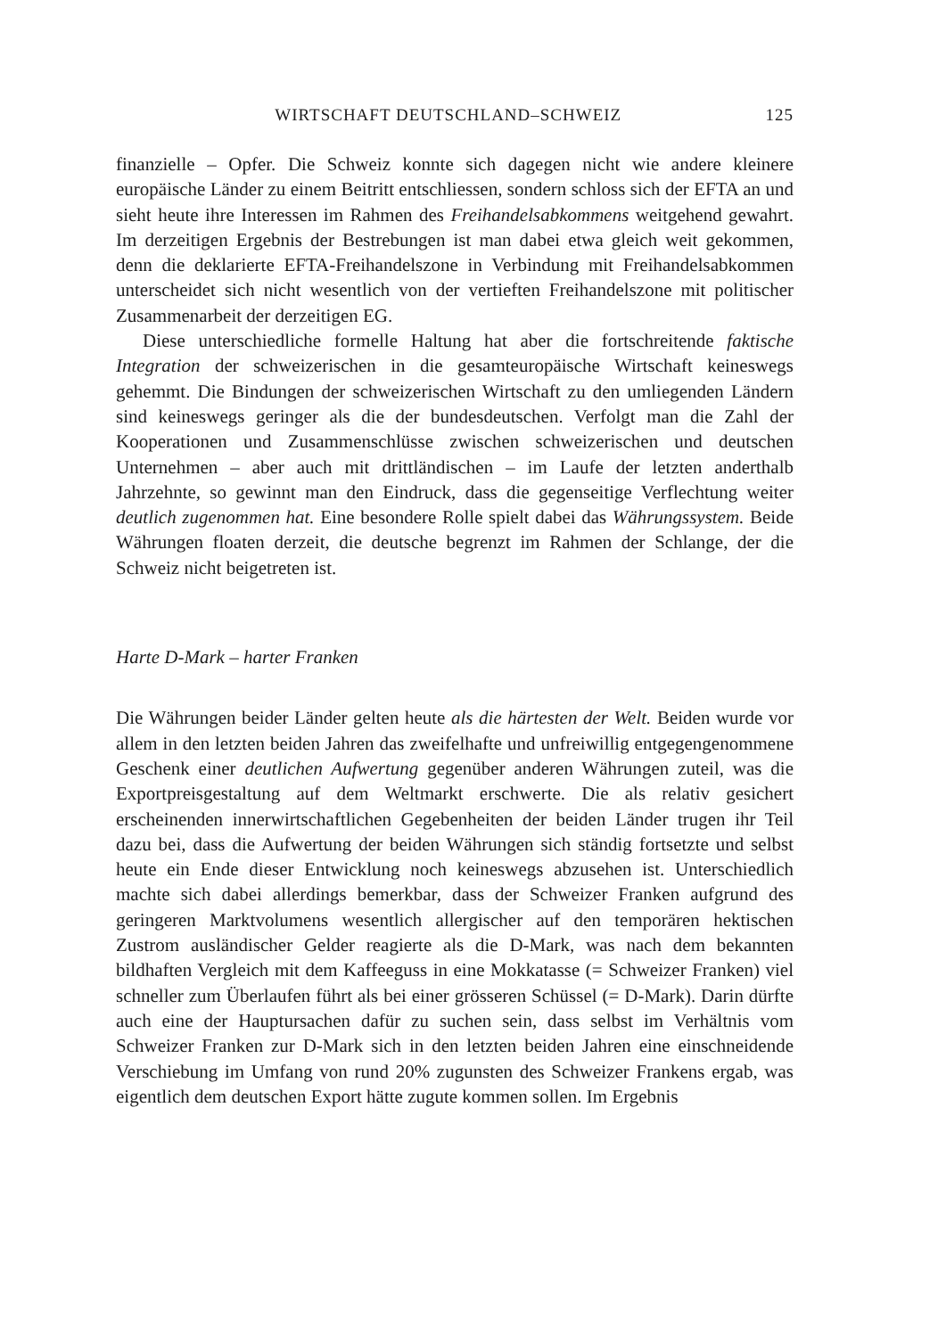WIRTSCHAFT DEUTSCHLAND–SCHWEIZ 125
finanzielle – Opfer. Die Schweiz konnte sich dagegen nicht wie andere kleinere europäische Länder zu einem Beitritt entschliessen, sondern schloss sich der EFTA an und sieht heute ihre Interessen im Rahmen des Freihandelsabkommens weitgehend gewahrt. Im derzeitigen Ergebnis der Bestrebungen ist man dabei etwa gleich weit gekommen, denn die deklarierte EFTA-Freihandelszone in Verbindung mit Freihandelsabkommen unterscheidet sich nicht wesentlich von der vertieften Freihandelszone mit politischer Zusammenarbeit der derzeitigen EG.
Diese unterschiedliche formelle Haltung hat aber die fortschreitende faktische Integration der schweizerischen in die gesamteuropäische Wirtschaft keineswegs gehemmt. Die Bindungen der schweizerischen Wirtschaft zu den umliegenden Ländern sind keineswegs geringer als die der bundesdeutschen. Verfolgt man die Zahl der Kooperationen und Zusammenschlüsse zwischen schweizerischen und deutschen Unternehmen – aber auch mit drittländischen – im Laufe der letzten anderthalb Jahrzehnte, so gewinnt man den Eindruck, dass die gegenseitige Verflechtung weiter deutlich zugenommen hat. Eine besondere Rolle spielt dabei das Währungssystem. Beide Währungen floaten derzeit, die deutsche begrenzt im Rahmen der Schlange, der die Schweiz nicht beigetreten ist.
Harte D-Mark – harter Franken
Die Währungen beider Länder gelten heute als die härtesten der Welt. Beiden wurde vor allem in den letzten beiden Jahren das zweifelhafte und unfreiwillig entgegengenommene Geschenk einer deutlichen Aufwertung gegenüber anderen Währungen zuteil, was die Exportpreisgestaltung auf dem Weltmarkt erschwerte. Die als relativ gesichert erscheinenden innerwirtschaftlichen Gegebenheiten der beiden Länder trugen ihr Teil dazu bei, dass die Aufwertung der beiden Währungen sich ständig fortsetzte und selbst heute ein Ende dieser Entwicklung noch keineswegs abzusehen ist. Unterschiedlich machte sich dabei allerdings bemerkbar, dass der Schweizer Franken aufgrund des geringeren Marktvolumens wesentlich allergischer auf den temporären hektischen Zustrom ausländischer Gelder reagierte als die D-Mark, was nach dem bekannten bildhaften Vergleich mit dem Kaffeeguss in eine Mokkatasse (= Schweizer Franken) viel schneller zum Überlaufen führt als bei einer grösseren Schüssel (= D-Mark). Darin dürfte auch eine der Hauptursachen dafür zu suchen sein, dass selbst im Verhältnis vom Schweizer Franken zur D-Mark sich in den letzten beiden Jahren eine einschneidende Verschiebung im Umfang von rund 20% zugunsten des Schweizer Frankens ergab, was eigentlich dem deutschen Export hätte zugute kommen sollen. Im Ergebnis